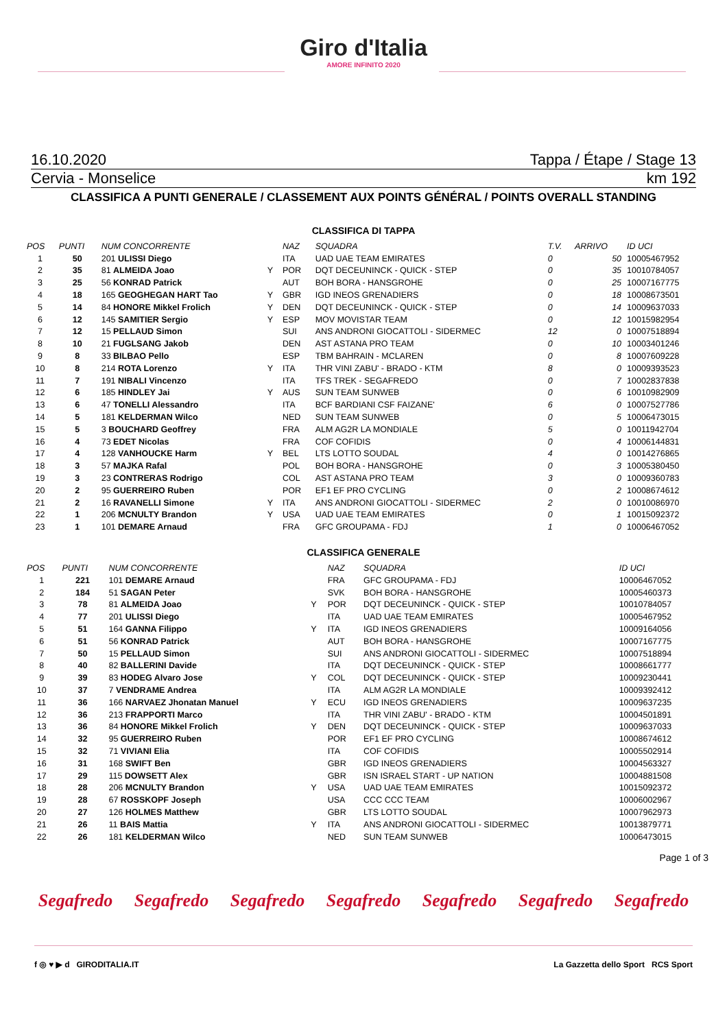Giro d'Italia
AMORE INFINITO 2020
16.10.2020 Tappa / Étape / Stage 13
Cervia - Monselice km 192
CLASSIFICA A PUNTI GENERALE / CLASSEMENT AUX POINTS GÉNÉRAL / POINTS OVERALL STANDING
CLASSIFICA DI TAPPA
| POS | PUNTI | NUM CONCORRENTE | | NAZ | SQUADRA | T.V. | ARRIVO | ID UCI |
| --- | --- | --- | --- | --- | --- | --- | --- | --- |
| 1 | 50 | 201 ULISSI Diego | | ITA | UAD UAE TEAM EMIRATES | 0 | 50 | 10005467952 |
| 2 | 35 | 81 ALMEIDA Joao | Y | POR | DQT DECEUNINCK - QUICK - STEP | 0 | 35 | 10010784057 |
| 3 | 25 | 56 KONRAD Patrick | | AUT | BOH BORA - HANSGROHE | 0 | 25 | 10007167775 |
| 4 | 18 | 165 GEOGHEGAN HART Tao | Y | GBR | IGD INEOS GRENADIERS | 0 | 18 | 10008673501 |
| 5 | 14 | 84 HONORE Mikkel Frolich | Y | DEN | DQT DECEUNINCK - QUICK - STEP | 0 | 14 | 10009637033 |
| 6 | 12 | 145 SAMITIER Sergio | Y | ESP | MOV MOVISTAR TEAM | 0 | 12 | 10015982954 |
| 7 | 12 | 15 PELLAUD Simon | | SUI | ANS ANDRONI GIOCATTOLI - SIDERMEC | 12 | 0 | 10007518894 |
| 8 | 10 | 21 FUGLSANG Jakob | | DEN | AST ASTANA PRO TEAM | 0 | 10 | 10003401246 |
| 9 | 8 | 33 BILBAO Pello | | ESP | TBM BAHRAIN - MCLAREN | 0 | 8 | 10007609228 |
| 10 | 8 | 214 ROTA Lorenzo | Y | ITA | THR VINI ZABU' - BRADO - KTM | 8 | 0 | 10009393523 |
| 11 | 7 | 191 NIBALI Vincenzo | | ITA | TFS TREK - SEGAFREDO | 0 | 7 | 10002837838 |
| 12 | 6 | 185 HINDLEY Jai | Y | AUS | SUN TEAM SUNWEB | 0 | 6 | 10010982909 |
| 13 | 6 | 47 TONELLI Alessandro | | ITA | BCF BARDIANI CSF FAIZANE' | 6 | 0 | 10007527786 |
| 14 | 5 | 181 KELDERMAN Wilco | | NED | SUN TEAM SUNWEB | 0 | 5 | 10006473015 |
| 15 | 5 | 3 BOUCHARD Geoffrey | | FRA | ALM AG2R LA MONDIALE | 5 | 0 | 10011942704 |
| 16 | 4 | 73 EDET Nicolas | | FRA | COF COFIDIS | 0 | 4 | 10006144831 |
| 17 | 4 | 128 VANHOUCKE Harm | Y | BEL | LTS LOTTO SOUDAL | 4 | 0 | 10014276865 |
| 18 | 3 | 57 MAJKA Rafal | | POL | BOH BORA - HANSGROHE | 0 | 3 | 10005380450 |
| 19 | 3 | 23 CONTRERAS Rodrigo | | COL | AST ASTANA PRO TEAM | 3 | 0 | 10009360783 |
| 20 | 2 | 95 GUERREIRO Ruben | | POR | EF1 EF PRO CYCLING | 0 | 2 | 10008674612 |
| 21 | 2 | 16 RAVANELLI Simone | Y | ITA | ANS ANDRONI GIOCATTOLI - SIDERMEC | 2 | 0 | 10010086970 |
| 22 | 1 | 206 MCNULTY Brandon | Y | USA | UAD UAE TEAM EMIRATES | 0 | 1 | 10015092372 |
| 23 | 1 | 101 DEMARE Arnaud | | FRA | GFC GROUPAMA - FDJ | 1 | 0 | 10006467052 |
CLASSIFICA GENERALE
| POS | PUNTI | NUM CONCORRENTE | | NAZ | SQUADRA | ID UCI |
| --- | --- | --- | --- | --- | --- | --- |
| 1 | 221 | 101 DEMARE Arnaud | | FRA | GFC GROUPAMA - FDJ | 10006467052 |
| 2 | 184 | 51 SAGAN Peter | | SVK | BOH BORA - HANSGROHE | 10005460373 |
| 3 | 78 | 81 ALMEIDA Joao | Y | POR | DQT DECEUNINCK - QUICK - STEP | 10010784057 |
| 4 | 77 | 201 ULISSI Diego | | ITA | UAD UAE TEAM EMIRATES | 10005467952 |
| 5 | 51 | 164 GANNA Filippo | Y | ITA | IGD INEOS GRENADIERS | 10009164056 |
| 6 | 51 | 56 KONRAD Patrick | | AUT | BOH BORA - HANSGROHE | 10007167775 |
| 7 | 50 | 15 PELLAUD Simon | | SUI | ANS ANDRONI GIOCATTOLI - SIDERMEC | 10007518894 |
| 8 | 40 | 82 BALLERINI Davide | | ITA | DQT DECEUNINCK - QUICK - STEP | 10008661777 |
| 9 | 39 | 83 HODEG Alvaro Jose | Y | COL | DQT DECEUNINCK - QUICK - STEP | 10009230441 |
| 10 | 37 | 7 VENDRAME Andrea | | ITA | ALM AG2R LA MONDIALE | 10009392412 |
| 11 | 36 | 166 NARVAEZ Jhonatan Manuel | Y | ECU | IGD INEOS GRENADIERS | 10009637235 |
| 12 | 36 | 213 FRAPPORTI Marco | | ITA | THR VINI ZABU' - BRADO - KTM | 10004501891 |
| 13 | 36 | 84 HONORE Mikkel Frolich | Y | DEN | DQT DECEUNINCK - QUICK - STEP | 10009637033 |
| 14 | 32 | 95 GUERREIRO Ruben | | POR | EF1 EF PRO CYCLING | 10008674612 |
| 15 | 32 | 71 VIVIANI Elia | | ITA | COF COFIDIS | 10005502914 |
| 16 | 31 | 168 SWIFT Ben | | GBR | IGD INEOS GRENADIERS | 10004563327 |
| 17 | 29 | 115 DOWSETT Alex | | GBR | ISN ISRAEL START - UP NATION | 10004881508 |
| 18 | 28 | 206 MCNULTY Brandon | Y | USA | UAD UAE TEAM EMIRATES | 10015092372 |
| 19 | 28 | 67 ROSSKOPF Joseph | | USA | CCC CCC TEAM | 10006002967 |
| 20 | 27 | 126 HOLMES Matthew | | GBR | LTS LOTTO SOUDAL | 10007962973 |
| 21 | 26 | 11 BAIS Mattia | Y | ITA | ANS ANDRONI GIOCATTOLI - SIDERMEC | 10013879771 |
| 22 | 26 | 181 KELDERMAN Wilco | | NED | SUN TEAM SUNWEB | 10006473015 |
Page 1 of 3
Segafredo Segafredo Segafredo Segafredo Segafredo Segafredo Segafredo
f ◎ ♥ ▶ d GIRODITALIA.IT La Gazzetta dello Sport RCS Sport